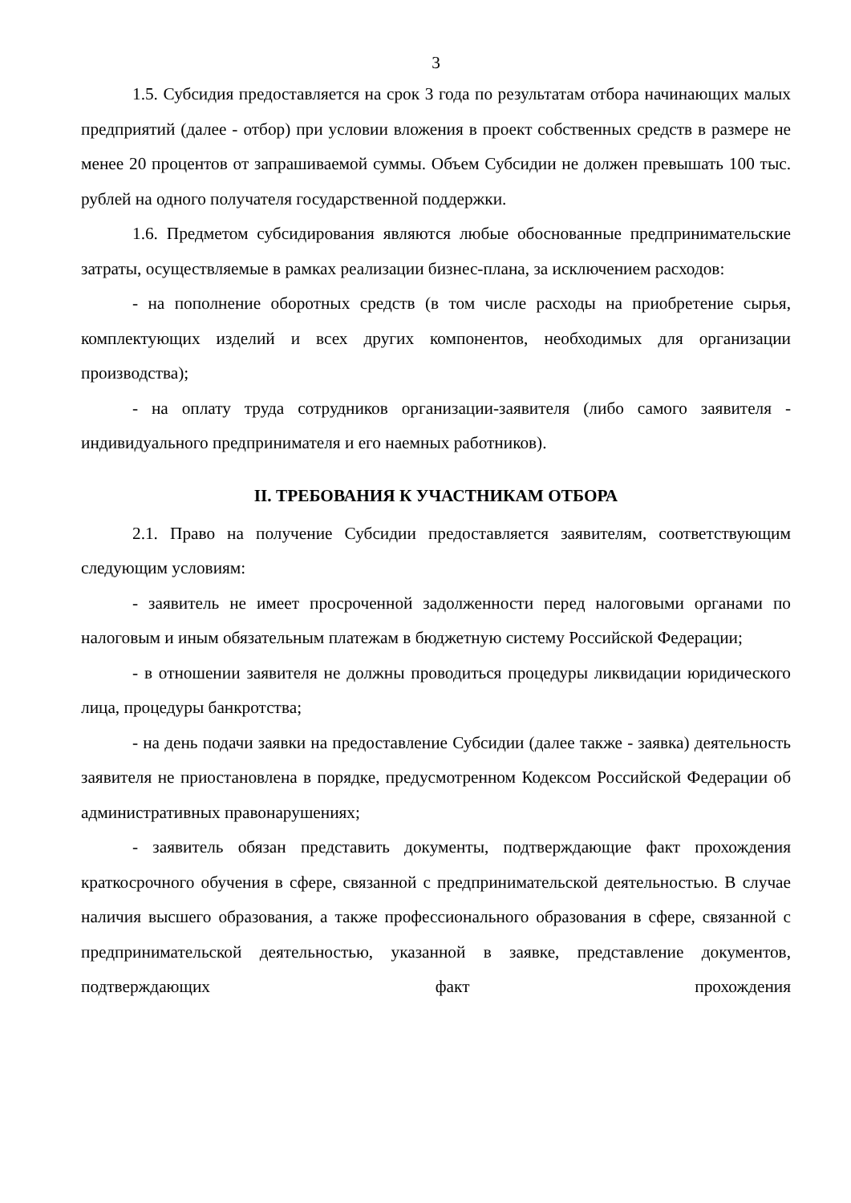3
1.5. Субсидия предоставляется на срок 3 года по результатам отбора начинающих малых предприятий (далее - отбор) при условии вложения в проект собственных средств в размере не менее 20 процентов от запрашиваемой суммы. Объем Субсидии не должен превышать 100 тыс. рублей на одного получателя государственной поддержки.
1.6. Предметом субсидирования являются любые обоснованные предпринимательские затраты, осуществляемые в рамках реализации бизнес-плана, за исключением расходов:
- на пополнение оборотных средств (в том числе расходы на приобретение сырья, комплектующих изделий и всех других компонентов, необходимых для организации производства);
- на оплату труда сотрудников организации-заявителя (либо самого заявителя - индивидуального предпринимателя и его наемных работников).
II. ТРЕБОВАНИЯ К УЧАСТНИКАМ ОТБОРА
2.1. Право на получение Субсидии предоставляется заявителям, соответствующим следующим условиям:
- заявитель не имеет просроченной задолженности перед налоговыми органами по налоговым и иным обязательным платежам в бюджетную систему Российской Федерации;
- в отношении заявителя не должны проводиться процедуры ликвидации юридического лица, процедуры банкротства;
- на день подачи заявки на предоставление Субсидии (далее также - заявка) деятельность заявителя не приостановлена в порядке, предусмотренном Кодексом Российской Федерации об административных правонарушениях;
- заявитель обязан представить документы, подтверждающие факт прохождения краткосрочного обучения в сфере, связанной с предпринимательской деятельностью. В случае наличия высшего образования, а также профессионального образования в сфере, связанной с предпринимательской деятельностью, указанной в заявке, представление документов, подтверждающих факт прохождения